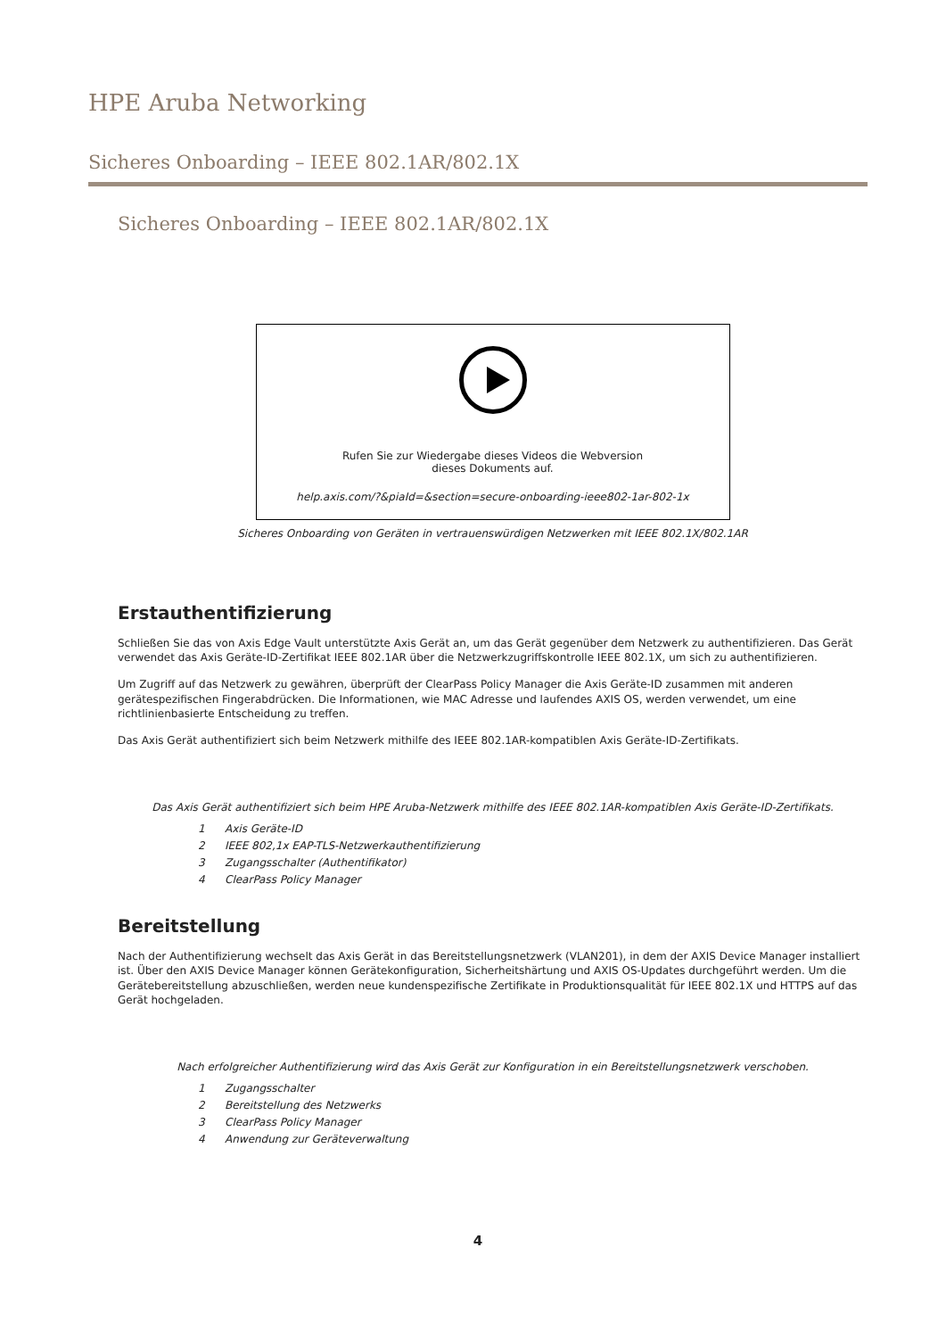HPE Aruba Networking
Sicheres Onboarding – IEEE 802.1AR/802.1X
Sicheres Onboarding – IEEE 802.1AR/802.1X
Rufen Sie zur Wiedergabe dieses Videos die Webversion
dieses Dokuments auf.
help.axis.com/?&piaId=&section=secure-onboarding-ieee802-1ar-802-1x
Sicheres Onboarding von Geräten in vertrauenswürdigen Netzwerken mit IEEE 802.1X/802.1AR
Erstauthentifizierung
Schließen Sie das von Axis Edge Vault unterstützte Axis Gerät an, um das Gerät gegenüber dem Netzwerk zu authentifizieren. Das Gerät verwendet das Axis Geräte-ID-Zertifikat IEEE 802.1AR über die Netzwerkzugriffskontrolle IEEE 802.1X, um sich zu authentifizieren.
Um Zugriff auf das Netzwerk zu gewähren, überprüft der ClearPass Policy Manager die Axis Geräte-ID zusammen mit anderen gerätespezifischen Fingerabdrücken. Die Informationen, wie MAC Adresse und laufendes AXIS OS, werden verwendet, um eine richtlinienbasierte Entscheidung zu treffen.
Das Axis Gerät authentifiziert sich beim Netzwerk mithilfe des IEEE 802.1AR-kompatiblen Axis Geräte-ID-Zertifikats.
Das Axis Gerät authentifiziert sich beim HPE Aruba-Netzwerk mithilfe des IEEE 802.1AR-kompatiblen Axis Geräte-ID-Zertifikats.
1 Axis Geräte-ID
2 IEEE 802,1x EAP-TLS-Netzwerkauthentifizierung
3 Zugangsschalter (Authentifikator)
4 ClearPass Policy Manager
Bereitstellung
Nach der Authentifizierung wechselt das Axis Gerät in das Bereitstellungsnetzwerk (VLAN201), in dem der AXIS Device Manager installiert ist. Über den AXIS Device Manager können Gerätekonfiguration, Sicherheitshärtung und AXIS OS-Updates durchgeführt werden. Um die Gerätebereitstellung abzuschließen, werden neue kundenspezifische Zertifikate in Produktionsqualität für IEEE 802.1X und HTTPS auf das Gerät hochgeladen.
Nach erfolgreicher Authentifizierung wird das Axis Gerät zur Konfiguration in ein Bereitstellungsnetzwerk verschoben.
1 Zugangsschalter
2 Bereitstellung des Netzwerks
3 ClearPass Policy Manager
4 Anwendung zur Geräteverwaltung
4